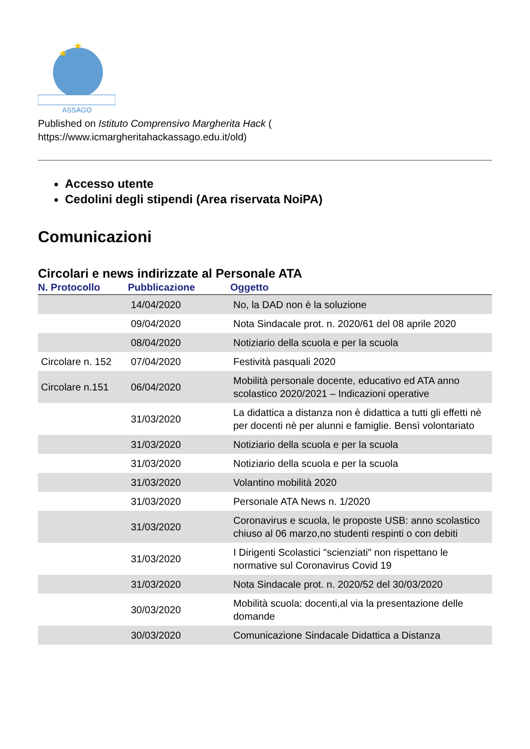ASSAGO
Published on Istituto Comprensivo Margherita Hack (
https://www.icmargheritahackassago.edu.it/old)
Accesso utente
Cedolini degli stipendi (Area riservata NoiPA)
Comunicazioni
Circolari e news indirizzate al Personale ATA
| N. Protocollo | Pubblicazione | Oggetto |
| --- | --- | --- |
| | 14/04/2020 | No, la DAD non è la soluzione |
| | 09/04/2020 | Nota Sindacale prot. n. 2020/61 del 08 aprile 2020 |
| | 08/04/2020 | Notiziario della scuola e per la scuola |
| Circolare n. 152 | 07/04/2020 | Festività pasquali 2020 |
| Circolare n.151 | 06/04/2020 | Mobilità personale docente, educativo ed ATA anno scolastico 2020/2021 – Indicazioni operative |
| | 31/03/2020 | La didattica a distanza non è didattica a tutti gli effetti nè per docenti nè per alunni e famiglie. Bensì volontariato |
| | 31/03/2020 | Notiziario della scuola e per la scuola |
| | 31/03/2020 | Notiziario della scuola e per la scuola |
| | 31/03/2020 | Volantino mobilità 2020 |
| | 31/03/2020 | Personale ATA News n. 1/2020 |
| | 31/03/2020 | Coronavirus e scuola, le proposte USB: anno scolastico chiuso al 06 marzo,no studenti respinti o con debiti |
| | 31/03/2020 | I Dirigenti Scolastici "scienziati" non rispettano le normative sul Coronavirus Covid 19 |
| | 31/03/2020 | Nota Sindacale prot. n. 2020/52 del 30/03/2020 |
| | 30/03/2020 | Mobilità scuola: docenti,al via la presentazione delle domande |
| | 30/03/2020 | Comunicazione Sindacale Didattica a Distanza |